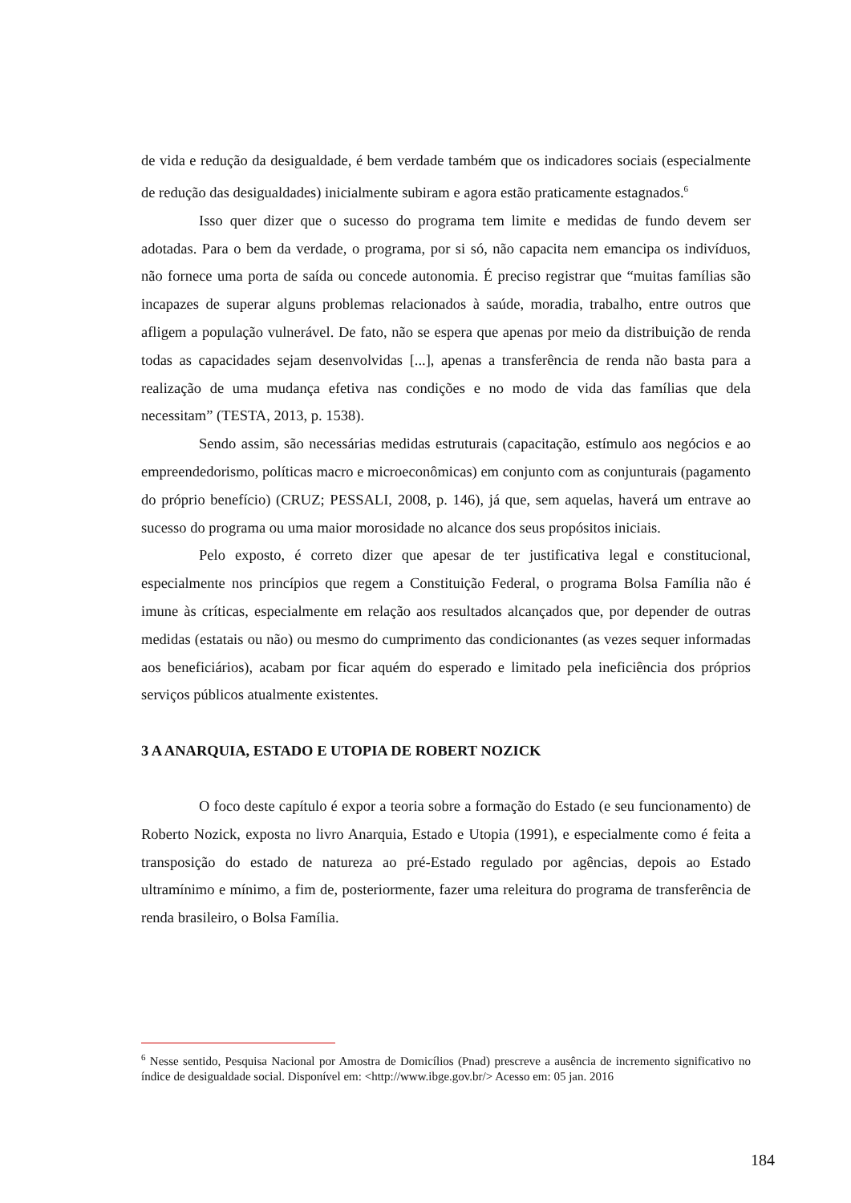de vida e redução da desigualdade, é bem verdade também que os indicadores sociais (especialmente de redução das desigualdades) inicialmente subiram e agora estão praticamente estagnados.<sup>6</sup>
Isso quer dizer que o sucesso do programa tem limite e medidas de fundo devem ser adotadas. Para o bem da verdade, o programa, por si só, não capacita nem emancipa os indivíduos, não fornece uma porta de saída ou concede autonomia. É preciso registrar que “muitas famílias são incapazes de superar alguns problemas relacionados à saúde, moradia, trabalho, entre outros que afligem a população vulnerável. De fato, não se espera que apenas por meio da distribuição de renda todas as capacidades sejam desenvolvidas [...], apenas a transferência de renda não basta para a realização de uma mudança efetiva nas condições e no modo de vida das famílias que dela necessitam” (TESTA, 2013, p. 1538).
Sendo assim, são necessárias medidas estruturais (capacitação, estímulo aos negócios e ao empreendedorismo, políticas macro e microeconômicas) em conjunto com as conjunturais (pagamento do próprio benefício) (CRUZ; PESSALI, 2008, p. 146), já que, sem aquelas, haverá um entrave ao sucesso do programa ou uma maior morosidade no alcance dos seus propósitos iniciais.
Pelo exposto, é correto dizer que apesar de ter justificativa legal e constitucional, especialmente nos princípios que regem a Constituição Federal, o programa Bolsa Família não é imune às críticas, especialmente em relação aos resultados alcançados que, por depender de outras medidas (estatais ou não) ou mesmo do cumprimento das condicionantes (as vezes sequer informadas aos beneficiários), acabam por ficar aquém do esperado e limitado pela ineficiência dos próprios serviços públicos atualmente existentes.
3 A ANARQUIA, ESTADO E UTOPIA DE ROBERT NOZICK
O foco deste capítulo é expor a teoria sobre a formação do Estado (e seu funcionamento) de Roberto Nozick, exposta no livro Anarquia, Estado e Utopia (1991), e especialmente como é feita a transposição do estado de natureza ao pré-Estado regulado por agências, depois ao Estado ultramínimo e mínimo, a fim de, posteriormente, fazer uma releitura do programa de transferência de renda brasileiro, o Bolsa Família.
<sup>6</sup> Nesse sentido, Pesquisa Nacional por Amostra de Domicílios (Pnad) prescreve a ausência de incremento significativo no índice de desigualdade social. Disponível em: <http://www.ibge.gov.br/> Acesso em: 05 jan. 2016
184